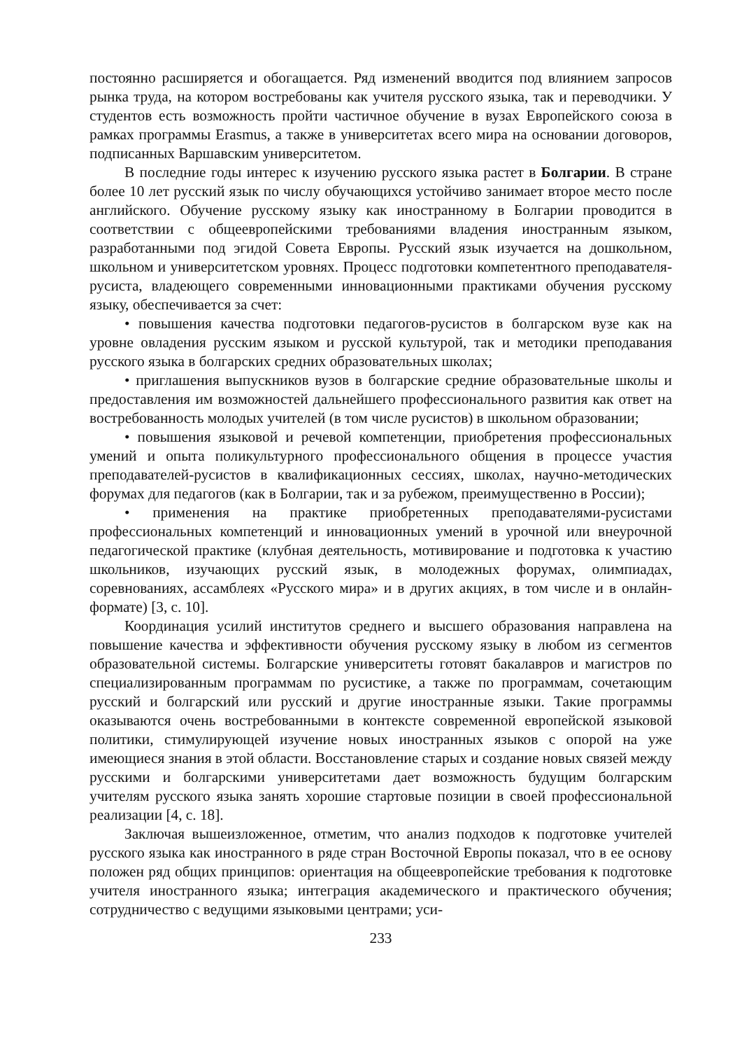постоянно расширяется и обогащается. Ряд изменений вводится под влиянием запросов рынка труда, на котором востребованы как учителя русского языка, так и переводчики. У студентов есть возможность пройти частичное обучение в вузах Европейского союза в рамках программы Erasmus, а также в университетах всего мира на основании договоров, подписанных Варшавским университетом.
В последние годы интерес к изучению русского языка растет в Болгарии. В стране более 10 лет русский язык по числу обучающихся устойчиво занимает второе место после английского. Обучение русскому языку как иностранному в Болгарии проводится в соответствии с общеевропейскими требованиями владения иностранным языком, разработанными под эгидой Совета Европы. Русский язык изучается на дошкольном, школьном и университетском уровнях. Процесс подготовки компетентного преподавателя-русиста, владеющего современными инновационными практиками обучения русскому языку, обеспечивается за счет:
• повышения качества подготовки педагогов-русистов в болгарском вузе как на уровне овладения русским языком и русской культурой, так и методики преподавания русского языка в болгарских средних образовательных школах;
• приглашения выпускников вузов в болгарские средние образовательные школы и предоставления им возможностей дальнейшего профессионального развития как ответ на востребованность молодых учителей (в том числе русистов) в школьном образовании;
• повышения языковой и речевой компетенции, приобретения профессиональных умений и опыта поликультурного профессионального общения в процессе участия преподавателей-русистов в квалификационных сессиях, школах, научно-методических форумах для педагогов (как в Болгарии, так и за рубежом, преимущественно в России);
• применения на практике приобретенных преподавателями-русистами профессиональных компетенций и инновационных умений в урочной или внеурочной педагогической практике (клубная деятельность, мотивирование и подготовка к участию школьников, изучающих русский язык, в молодежных форумах, олимпиадах, соревнованиях, ассамблеях «Русского мира» и в других акциях, в том числе и в онлайн-формате) [3, с. 10].
Координация усилий институтов среднего и высшего образования направлена на повышение качества и эффективности обучения русскому языку в любом из сегментов образовательной системы. Болгарские университеты готовят бакалавров и магистров по специализированным программам по русистике, а также по программам, сочетающим русский и болгарский или русский и другие иностранные языки. Такие программы оказываются очень востребованными в контексте современной европейской языковой политики, стимулирующей изучение новых иностранных языков с опорой на уже имеющиеся знания в этой области. Восстановление старых и создание новых связей между русскими и болгарскими университетами дает возможность будущим болгарским учителям русского языка занять хорошие стартовые позиции в своей профессиональной реализации [4, с. 18].
Заключая вышеизложенное, отметим, что анализ подходов к подготовке учителей русского языка как иностранного в ряде стран Восточной Европы показал, что в ее основу положен ряд общих принципов: ориентация на общеевропейские требования к подготовке учителя иностранного языка; интеграция академического и практического обучения; сотрудничество с ведущими языковыми центрами; уси-
233